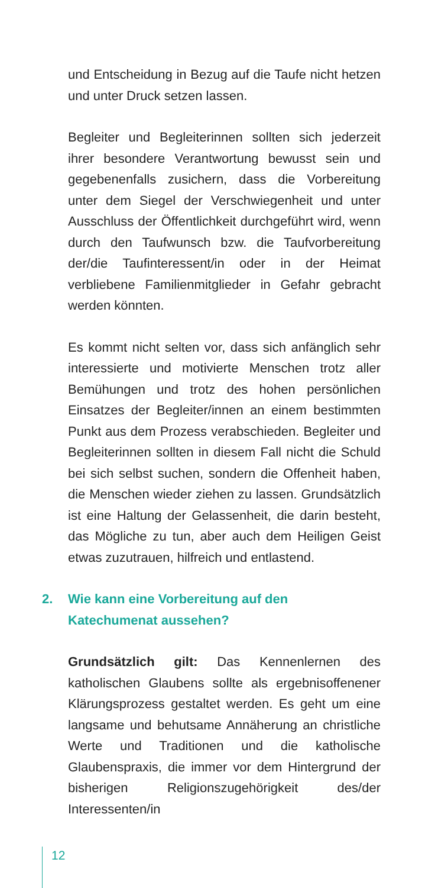und Entscheidung in Bezug auf die Taufe nicht hetzen und unter Druck setzen lassen.
Begleiter und Begleiterinnen sollten sich jederzeit ihrer besondere Verantwortung bewusst sein und gegebenenfalls zusichern, dass die Vorbereitung unter dem Siegel der Verschwiegenheit und unter Ausschluss der Öffentlichkeit durchgeführt wird, wenn durch den Taufwunsch bzw. die Taufvorbereitung der/die Taufinteressent/in oder in der Heimat verbliebene Familienmitglieder in Gefahr gebracht werden könnten.
Es kommt nicht selten vor, dass sich anfänglich sehr interessierte und motivierte Menschen trotz aller Bemühungen und trotz des hohen persönlichen Einsatzes der Begleiter/innen an einem bestimmten Punkt aus dem Prozess verabschieden. Begleiter und Begleiterinnen sollten in diesem Fall nicht die Schuld bei sich selbst suchen, sondern die Offenheit haben, die Menschen wieder ziehen zu lassen. Grundsätzlich ist eine Haltung der Gelassenheit, die darin besteht, das Mögliche zu tun, aber auch dem Heiligen Geist etwas zuzutrauen, hilfreich und entlastend.
2. Wie kann eine Vorbereitung auf den
Katechumenat aussehen?
Grundsätzlich gilt: Das Kennenlernen des katholischen Glaubens sollte als ergebnisoffenener Klärungsprozess gestaltet werden. Es geht um eine langsame und behutsame Annäherung an christliche Werte und Traditionen und die katholische Glaubenspraxis, die immer vor dem Hintergrund der bisherigen Religionszugehörigkeit des/der Interessenten/in
12